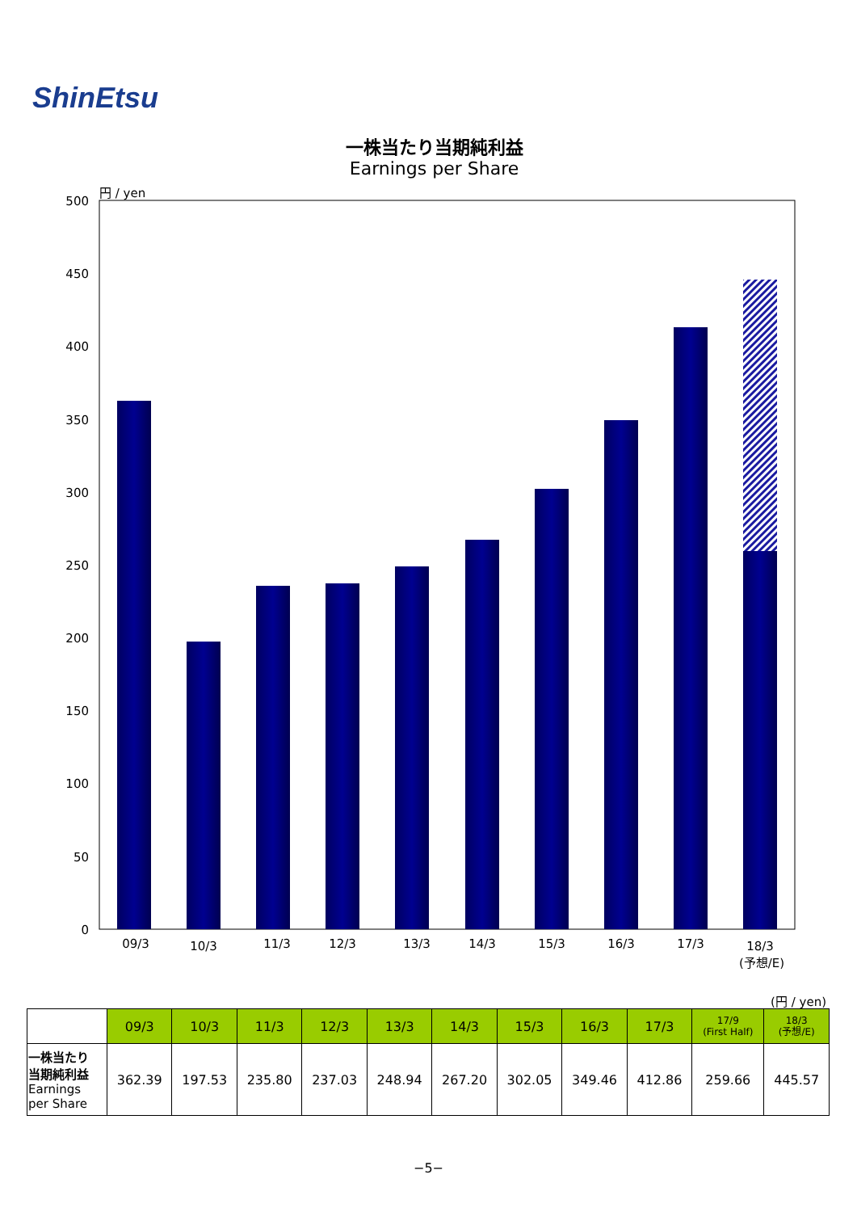ShinEtsu
一株当たり当期純利益
Earnings per Share
円 / yen
500
450
400
350
300
250
200
150
100
50
0
09/3
10/3
11/3
12/3
13/3
14/3
15/3
16/3
17/3
18/3
(予想/E)
(円 / yen)
| | 09/3 | 10/3 | 11/3 | 12/3 | 13/3 | 14/3 | 15/3 | 16/3 | 17/3 | 17/9 (First Half) | 18/3 (予想/E) |
| --- | --- | --- | --- | --- | --- | --- | --- | --- | --- | --- | --- |
| 一株当たり 当期純利益 Earnings per Share | 362.39 | 197.53 | 235.80 | 237.03 | 248.94 | 267.20 | 302.05 | 349.46 | 412.86 | 259.66 | 445.57 |
−5−